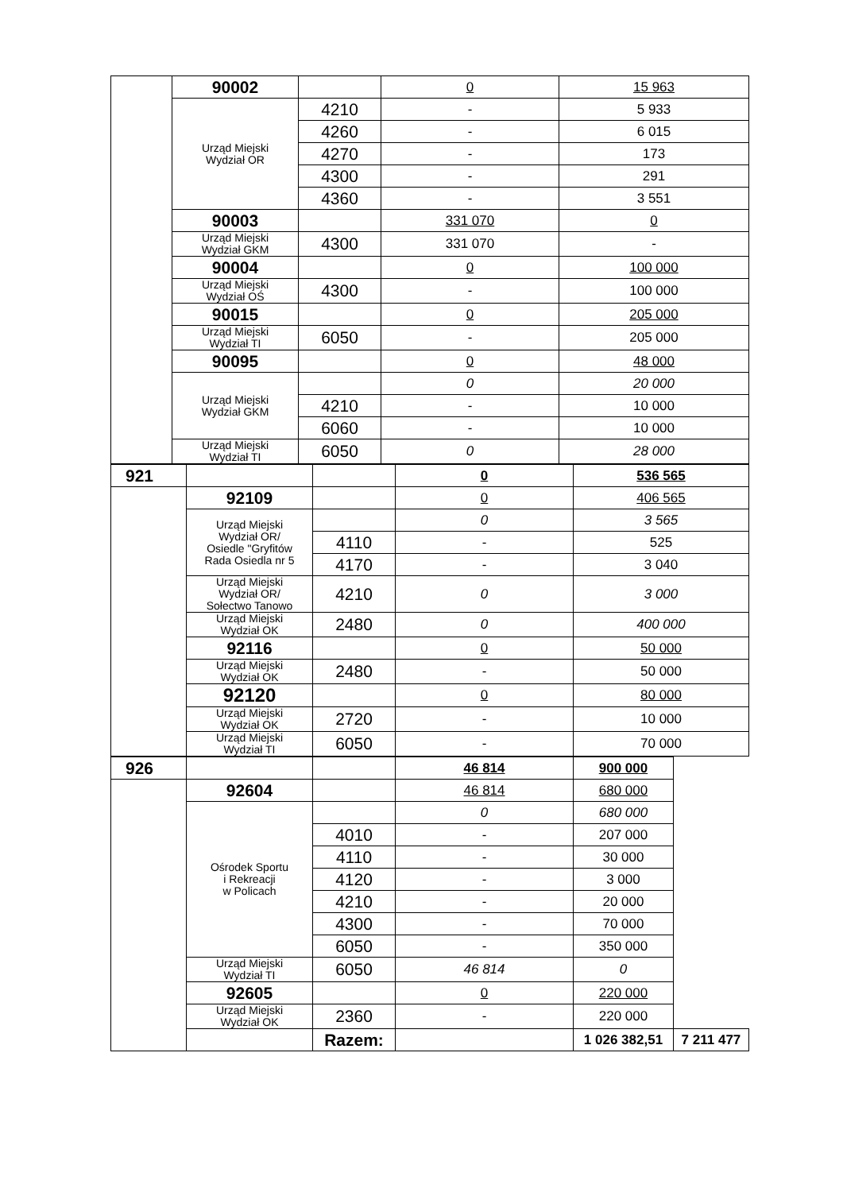| | 90002 | | 0 | 15 963 |
| | Urząd Miejski Wydział OR | 4210 | - | 5 933 |
| | | 4260 | - | 6 015 |
| | | 4270 | - | 173 |
| | | 4300 | - | 291 |
| | | 4360 | - | 3 551 |
| | 90003 | | 331 070 | 0 |
| | Urząd Miejski Wydział GKM | 4300 | 331 070 | - |
| | 90004 | | 0 | 100 000 |
| | Urząd Miejski Wydział OŚ | 4300 | - | 100 000 |
| | 90015 | | 0 | 205 000 |
| | Urząd Miejski Wydział TI | 6050 | - | 205 000 |
| | 90095 | | 0 | 48 000 |
| | Urząd Miejski Wydział GKM | | 0 | 20 000 |
| | | 4210 | - | 10 000 |
| | | 6060 | - | 10 000 |
| | Urząd Miejski Wydział TI | 6050 | 0 | 28 000 |
| 921 | | | 0 | 536 565 |
| | 92109 | | 0 | 406 565 |
| | Urząd Miejski Wydział OR/ Osiedle "Gryfitów Rada Osiedla nr 5 | | 0 | 3 565 |
| | | 4110 | - | 525 |
| | | 4170 | - | 3 040 |
| | Urząd Miejski Wydział OR/ Sołectwo Tanowo | 4210 | 0 | 3 000 |
| | Urząd Miejski Wydział OK | 2480 | 0 | 400 000 |
| | 92116 | | 0 | 50 000 |
| | Urząd Miejski Wydział OK | 2480 | - | 50 000 |
| | 92120 | | 0 | 80 000 |
| | Urząd Miejski Wydział OK | 2720 | - | 10 000 |
| | Urząd Miejski Wydział TI | 6050 | - | 70 000 |
| 926 | | | 46 814 | 900 000 | |
| | 92604 | | 46 814 | 680 000 | |
| | Ośrodek Sportu i Rekreacji w Policach | | 0 | 680 000 | |
| | | 4010 | - | 207 000 | |
| | | 4110 | - | 30 000 | |
| | | 4120 | - | 3 000 | |
| | | 4210 | - | 20 000 | |
| | | 4300 | - | 70 000 | |
| | | 6050 | - | 350 000 | |
| | Urząd Miejski Wydział TI | 6050 | 46 814 | 0 | |
| | 92605 | | 0 | 220 000 | |
| | Urząd Miejski Wydział OK | 2360 | - | 220 000 | |
| | | Razem: | | 1 026 382,51 | 7 211 477 |